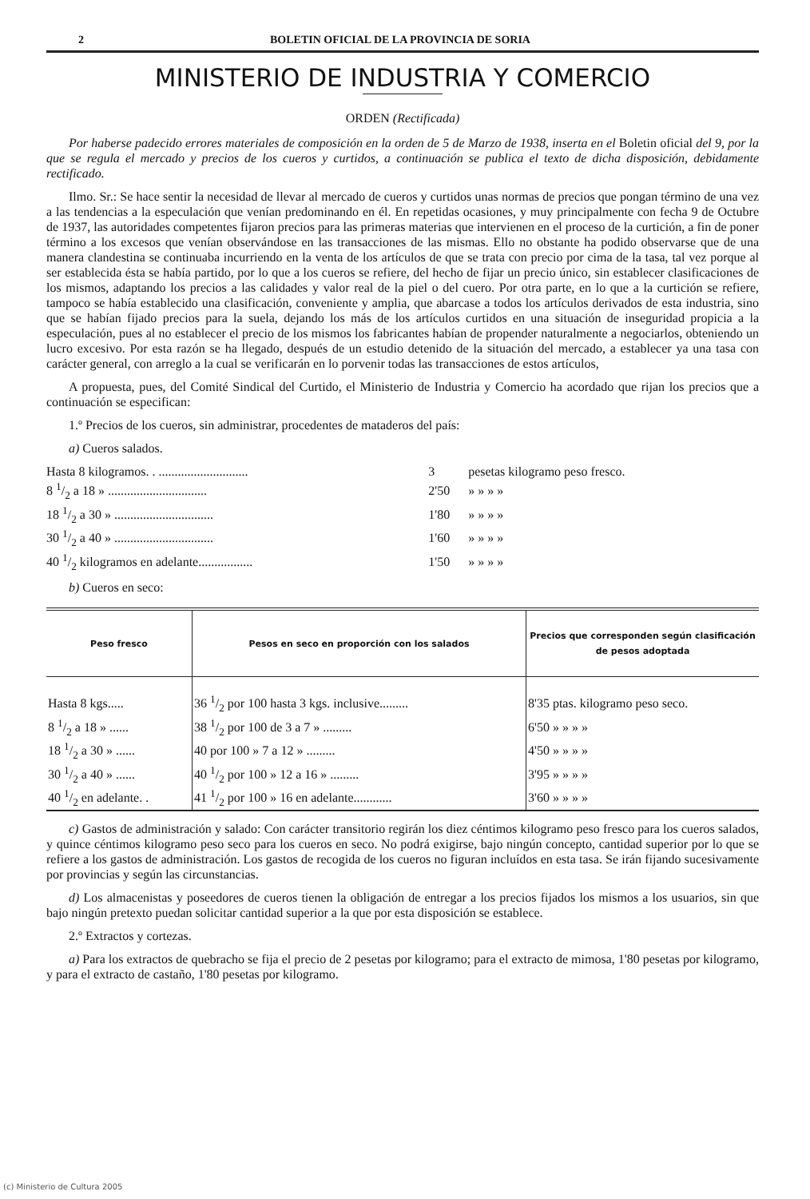2 BOLETIN OFICIAL DE LA PROVINCIA DE SORIA
MINISTERIO DE INDUSTRIA Y COMERCIO
ORDEN (Rectificada)
Por haberse padecido errores materiales de composición en la orden de 5 de Marzo de 1938, inserta en el Boletin oficial del 9, por la que se regula el mercado y precios de los cueros y curtidos, a continuación se publica el texto de dicha disposición, debidamente rectificado.
Ilmo. Sr.: Se hace sentir la necesidad de llevar al mercado de cueros y curtidos unas normas de precios que pongan término de una vez a las tendencias a la especulación que venían predominando en él. En repetidas ocasiones, y muy principalmente con fecha 9 de Octubre de 1937, las autoridades competentes fijaron precios para las primeras materias que intervienen en el proceso de la curtición, a fin de poner término a los excesos que venían observándose en las transacciones de las mismas. Ello no obstante ha podido observarse que de una manera clandestina se continuaba incurriendo en la venta de los artículos de que se trata con precio por cima de la tasa, tal vez porque al ser establecida ésta se había partido, por lo que a los cueros se refiere, del hecho de fijar un precio único, sin establecer clasificaciones de los mismos, adaptando los precios a las calidades y valor real de la piel o del cuero. Por otra parte, en lo que a la curtición se refiere, tampoco se había establecido una clasificación, conveniente y amplia, que abarcase a todos los artículos derivados de esta industria, sino que se habían fijado precios para la suela, dejando los más de los artículos curtidos en una situación de inseguridad propicia a la especulación, pues al no establecer el precio de los mismos los fabricantes habían de propender naturalmente a negociarlos, obteniendo un lucro excesivo. Por esta razón se ha llegado, después de un estudio detenido de la situación del mercado, a establecer ya una tasa con carácter general, con arreglo a la cual se verificarán en lo porvenir todas las transacciones de estos artículos,
A propuesta, pues, del Comité Sindical del Curtido, el Ministerio de Industria y Comercio ha acordado que rijan los precios que a continuación se especifican:
1.º Precios de los cueros, sin administrar, procedentes de mataderos del país:
a) Cueros salados.
| Hasta 8 kilogramos. . ............................ | 3 | pesetas kilogramo peso fresco. |
| 8 1/2 a 18 » ............................... | 2'50 | » » » » |
| 18 1/2 a 30 » ............................... | 1'80 | » » » » |
| 30 1/2 a 40 » ............................... | 1'60 | » » » » |
| 40 1/2 kilogramos en adelante................. | 1'50 | » » » » |
b) Cueros en seco:
| Peso fresco | Pesos en seco en proporción con los salados | Precios que corresponden según clasificación de pesos adoptada |
| --- | --- | --- |
| Hasta 8 kgs..... | 36 1/2 por 100 hasta 3 kgs. inclusive......... | 8'35 ptas. kilogramo peso seco. |
| 8 1/2 a 18 » ...... | 38 1/2 por 100 de 3 a 7 » ......... | 6'50 » » » » |
| 18 1/2 a 30 » ...... | 40 por 100 » 7 a 12 » ......... | 4'50 » » » » |
| 30 1/2 a 40 » ...... | 40 1/2 por 100 » 12 a 16 » ......... | 3'95 » » » » |
| 40 1/2 en adelante. . | 41 1/2 por 100 » 16 en adelante............ | 3'60 » » » » |
c) Gastos de administración y salado: Con carácter transitorio regirán los diez céntimos kilogramo peso fresco para los cueros salados, y quince céntimos kilogramo peso seco para los cueros en seco. No podrá exigirse, bajo ningún concepto, cantidad superior por lo que se refiere a los gastos de administración. Los gastos de recogida de los cueros no figuran incluídos en esta tasa. Se irán fijando sucesivamente por provincias y según las circunstancias.
d) Los almacenistas y poseedores de cueros tienen la obligación de entregar a los precios fijados los mismos a los usuarios, sin que bajo ningún pretexto puedan solicitar cantidad superior a la que por esta disposición se establece.
2.º Extractos y cortezas.
a) Para los extractos de quebracho se fija el precio de 2 pesetas por kilogramo; para el extracto de mimosa, 1'80 pesetas por kilogramo, y para el extracto de castaño, 1'80 pesetas por kilogramo.
(c) Ministerio de Cultura 2005